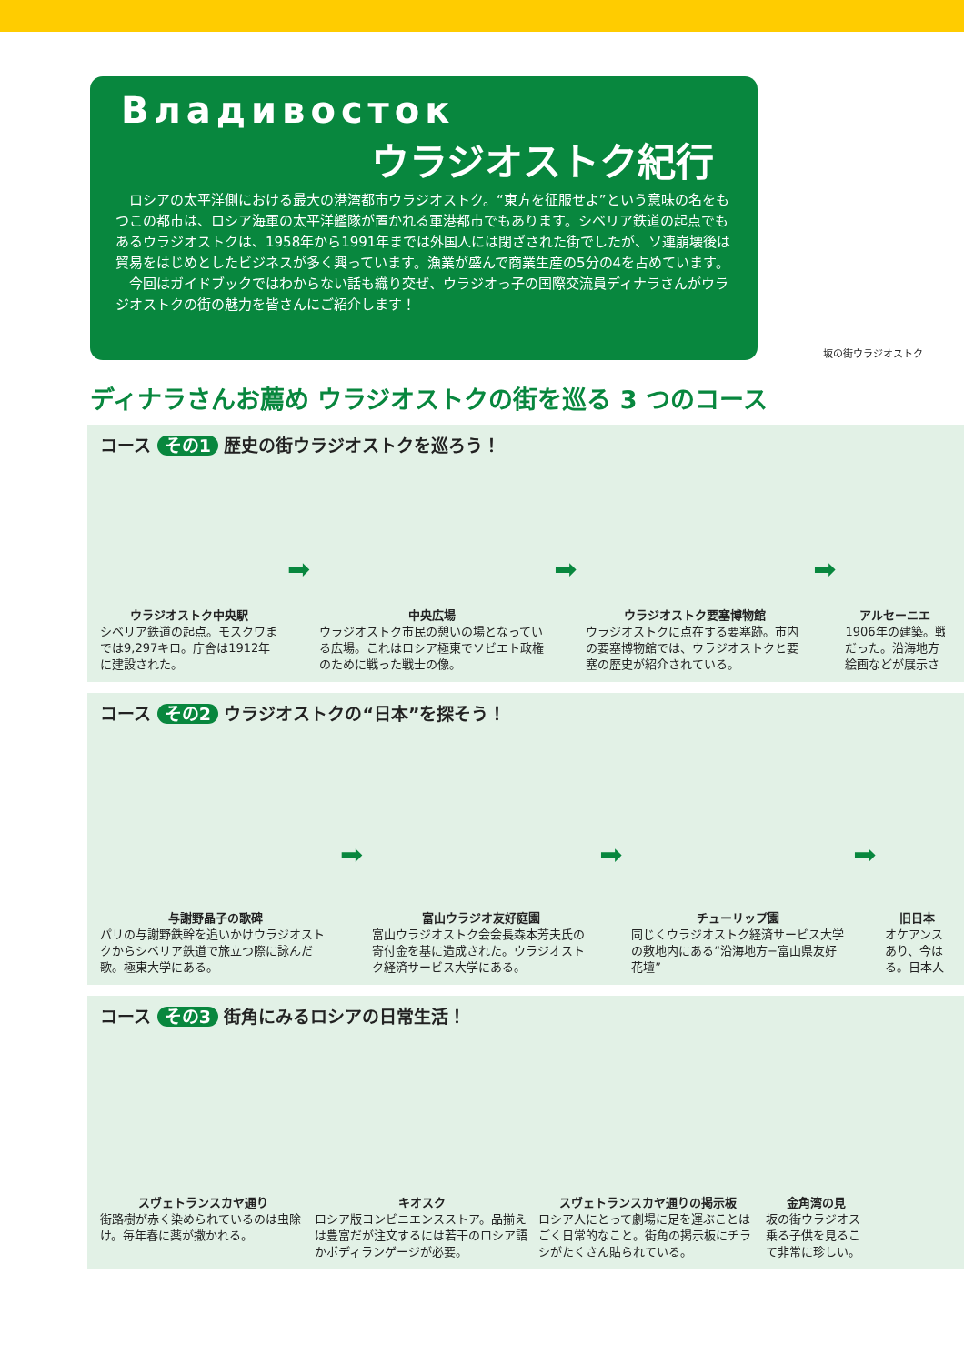Владивосток
ウラジオストク紀行
　ロシアの太平洋側における最大の港湾都市ウラジオストク。“東方を征服せよ”という意味の名をもつこの都市は、ロシア海軍の太平洋艦隊が置かれる軍港都市でもあります。シベリア鉄道の起点でもあるウラジオストクは、1958年から1991年までは外国人には閉ざされた街でしたが、ソ連崩壊後は貿易をはじめとしたビジネスが多く興っています。漁業が盛んで商業生産の5分の4を占めています。
　今回はガイドブックではわからない話も織り交ぜ、ウラジオっ子の国際交流員ディナラさんがウラジオストクの街の魅力を皆さんにご紹介します！
坂の街ウラジオストク
ディナラさんお薦め ウラジオストクの街を巡る 3 つのコース
コース その1 歴史の街ウラジオストクを巡ろう！
ウラジオストク中央駅
シベリア鉄道の起点。モスクワまでは9,297キロ。庁舎は1912年に建設された。
➡
中央広場
ウラジオストク市民の憩いの場となっている広場。これはロシア極東でソビエト政権のために戦った戦士の像。
➡
ウラジオストク要塞博物館
ウラジオストクに点在する要塞跡。市内の要塞博物館では、ウラジオストクと要塞の歴史が紹介されている。
➡
アルセーニエ
1906年の建築。戦
だった。沿海地方
絵画などが展示さ
コース その2 ウラジオストクの“日本”を探そう！
与謝野晶子の歌碑
パリの与謝野鉄幹を追いかけウラジオストクからシベリア鉄道で旅立つ際に詠んだ歌。極東大学にある。
➡
富山ウラジオ友好庭園
富山ウラジオストク会会長森本芳夫氏の寄付金を基に造成された。ウラジオストク経済サービス大学にある。
➡
チューリップ園
同じくウラジオストク経済サービス大学の敷地内にある“沿海地方−富山県友好花壇”
➡
旧日本
オケアンス
あり、今は
る。日本人
コース その3 街角にみるロシアの日常生活！
スヴェトランスカヤ通り
街路樹が赤く染められているのは虫除け。毎年春に薬が撒かれる。
キオスク
ロシア版コンビニエンスストア。品揃えは豊富だが注文するには若干のロシア語かボディランゲージが必要。
スヴェトランスカヤ通りの掲示板
ロシア人にとって劇場に足を運ぶことはごく日常的なこと。街角の掲示板にチラシがたくさん貼られている。
金角湾の見
坂の街ウラジオス
乗る子供を見るこ
て非常に珍しい。